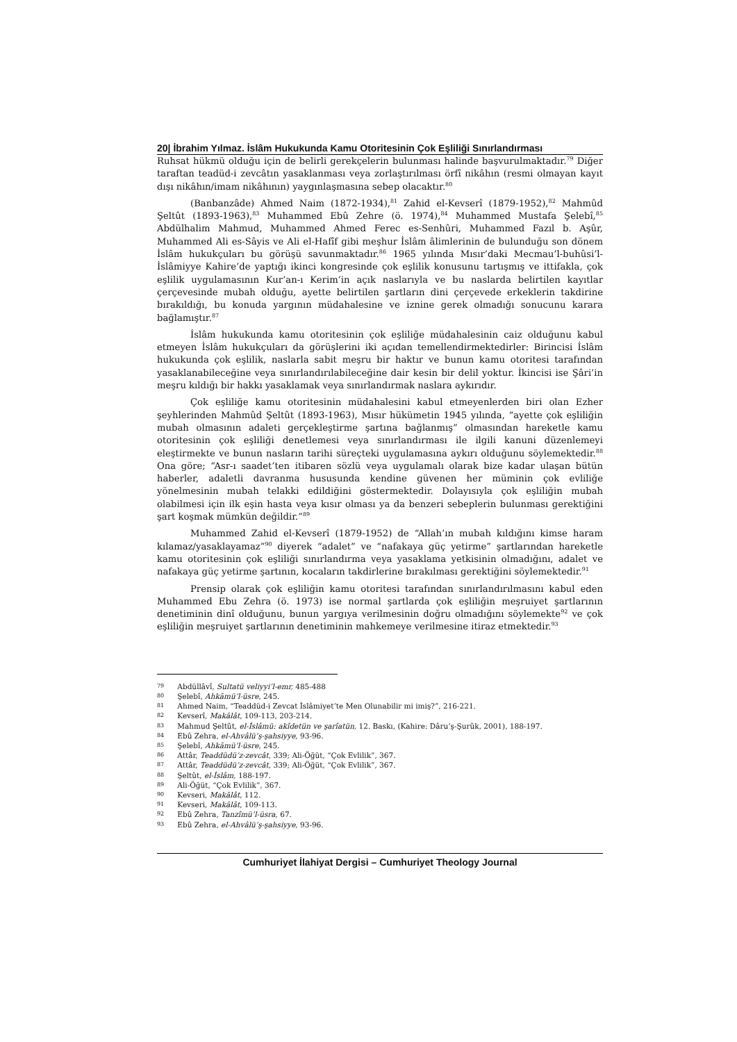20| İbrahim Yılmaz. İslâm Hukukunda Kamu Otoritesinin Çok Eşliliği Sınırlandırması
Ruhsat hükmü olduğu için de belirli gerekçelerin bulunması halinde başvurulmaktadır.<sup>79</sup> Diğer taraftan teadüd-i zevcâtın yasaklanması veya zorlaştırılması örfî nikâhın (resmi olmayan kayıt dışı nikâhın/imam nikâhının) yaygınlaşmasına sebep olacaktır.<sup>80</sup>
(Banbanzâde) Ahmed Naim (1872-1934),<sup>81</sup> Zahid el-Kevserî (1879-1952),<sup>82</sup> Mahmûd Şeltût (1893-1963),<sup>83</sup> Muhammed Ebû Zehre (ö. 1974),<sup>84</sup> Muhammed Mustafa Şelebî,<sup>85</sup> Abdülhalim Mahmud, Muhammed Ahmed Ferec es-Senhûri, Muhammed Fazıl b. Aşûr, Muhammed Ali es-Sâyis ve Ali el-Hafîf gibi meşhur İslâm âlimlerinin de bulunduğu son dönem İslâm hukukçuları bu görüşü savunmaktadır.<sup>86</sup> 1965 yılında Mısır’daki Mecmau’l-buhûsi’l-İslâmiyye Kahire’de yaptığı ikinci kongresinde çok eşlilik konusunu tartışmış ve ittifakla, çok eşlilik uygulamasının Kur’an-ı Kerim’in açık naslarıyla ve bu naslarda belirtilen kayıtlar çerçevesinde mubah olduğu, ayette belirtilen şartların dini çerçevede erkeklerin takdirine bırakıldığı, bu konuda yargının müdahalesine ve iznine gerek olmadığı sonucunu karara bağlamıştır.<sup>87</sup>
İslâm hukukunda kamu otoritesinin çok eşliliğe müdahalesinin caiz olduğunu kabul etmeyen İslâm hukukçuları da görüşlerini iki açıdan temellendirmektedirler: Birincisi İslâm hukukunda çok eşlilik, naslarla sabit meşru bir haktır ve bunun kamu otoritesi tarafından yasaklanabileceğine veya sınırlandırılabileceğine dair kesin bir delil yoktur. İkincisi ise Şâri’in meşru kıldığı bir hakkı yasaklamak veya sınırlandırmak naslara aykırıdır.
Çok eşliliğe kamu otoritesinin müdahalesini kabul etmeyenlerden biri olan Ezher şeyhlerinden Mahmûd Şeltût (1893-1963), Mısır hükümetin 1945 yılında, “ayette çok eşliliğin mubah olmasının adaleti gerçekleştirme şartına bağlanmış” olmasından hareketle kamu otoritesinin çok eşliliği denetlemesi veya sınırlandırması ile ilgili kanuni düzenlemeyi eleştirmekte ve bunun nasların tarihi süreçteki uygulamasına aykırı olduğunu söylemektedir.<sup>88</sup> Ona göre; “Asr-ı saadet’ten itibaren sözlü veya uygulamalı olarak bize kadar ulaşan bütün haberler, adaletli davranma hususunda kendine güvenen her müminin çok evliliğe yönelmesinin mubah telakki edildiğini göstermektedir. Dolayısıyla çok eşliliğin mubah olabilmesi için ilk eşin hasta veya kısır olması ya da benzeri sebeplerin bulunması gerektiğini şart koşmak mümkün değildir.”<sup>89</sup>
Muhammed Zahid el-Kevserî (1879-1952) de “Allah’ın mubah kıldığını kimse haram kılamaz/yasaklayamaz”<sup>90</sup> diyerek “adalet” ve “nafakaya güç yetirme” şartlarından hareketle kamu otoritesinin çok eşliliği sınırlandırma veya yasaklama yetkisinin olmadığını, adalet ve nafakaya güç yetirme şartının, kocaların takdirlerine bırakılması gerektiğini söylemektedir.<sup>91</sup>
Prensip olarak çok eşliliğin kamu otoritesi tarafından sınırlandırılmasını kabul eden Muhammed Ebu Zehra (ö. 1973) ise normal şartlarda çok eşliliğin meşruiyet şartlarının denetiminin dinî olduğunu, bunun yargıya verilmesinin doğru olmadığını söylemekte<sup>92</sup> ve çok eşliliğin meşruiyet şartlarının denetiminin mahkemeye verilmesine itiraz etmektedir.<sup>93</sup>
79 Abdüllâvî, Sultatü veliyyi’l-emr, 485-488
80 Şelebî, Ahkāmü’l-üsre, 245.
81 Ahmed Naim, “Teaddüd-i Zevcat İslâmiyet’te Men Olunabilir mi imiş?”, 216-221.
82 Kevserî, Makālât, 109-113, 203-214.
83 Mahmud Şeltût, el-İslâmü: akîdetün ve şarîatün, 12. Baskı, (Kahire: Dâru’ş-Şurûk, 2001), 188-197.
84 Ebû Zehra, el-Ahvâlü’ş-şahsiyye, 93-96.
85 Şelebî, Ahkāmü’l-üsre, 245.
86 Attâr, Teaddüdü’z-zevcât, 339; Ali-Öğüt, “Çok Evlilik”, 367.
87 Attâr, Teaddüdü’z-zevcât, 339; Ali-Öğüt, “Çok Evlilik”, 367.
88 Şeltût, el-İslâm, 188-197.
89 Ali-Öğüt, “Çok Evlilik”, 367.
90 Kevseri, Makālât, 112.
91 Kevseri, Makālât, 109-113.
92 Ebû Zehra, Tanzîmü’l-üsra, 67.
93 Ebû Zehra, el-Ahvâlü’ş-şahsiyye, 93-96.
Cumhuriyet İlahiyat Dergisi – Cumhuriyet Theology Journal